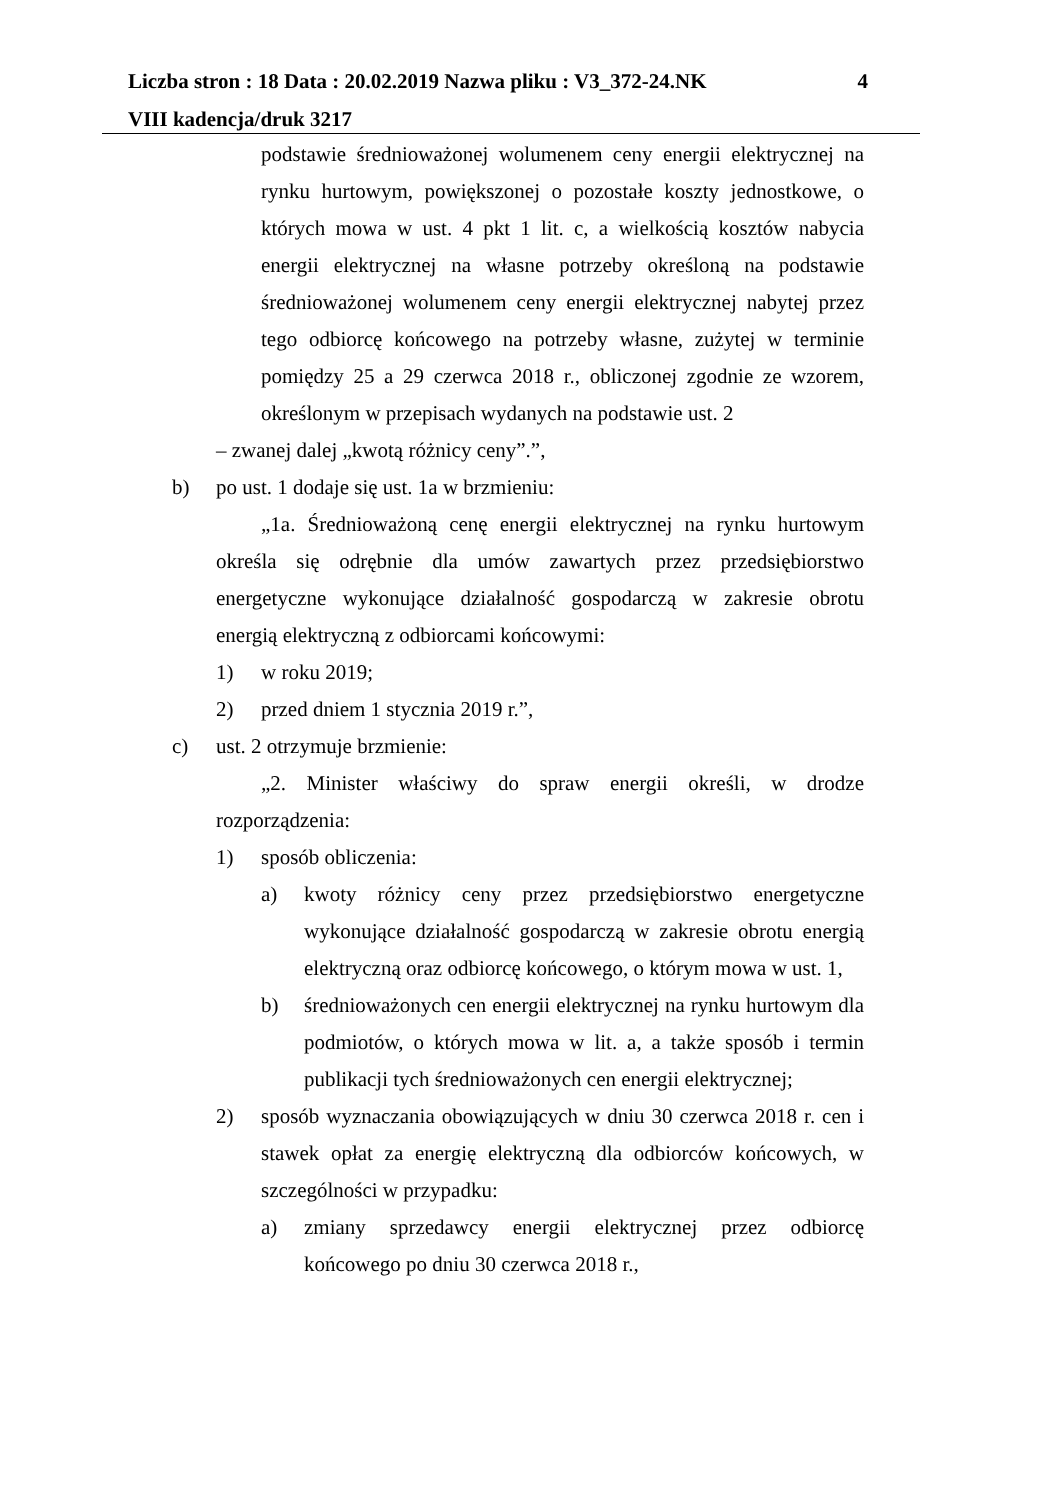Liczba stron : 18 Data : 20.02.2019 Nazwa pliku : V3_372-24.NK 4
VIII kadencja/druk 3217
podstawie średnioważonej wolumenem ceny energii elektrycznej na rynku hurtowym, powiększonej o pozostałe koszty jednostkowe, o których mowa w ust. 4 pkt 1 lit. c, a wielkością kosztów nabycia energii elektrycznej na własne potrzeby określoną na podstawie średnioważonej wolumenem ceny energii elektrycznej nabytej przez tego odbiorcę końcowego na potrzeby własne, zużytej w terminie pomiędzy 25 a 29 czerwca 2018 r., obliczonej zgodnie ze wzorem, określonym w przepisach wydanych na podstawie ust. 2
– zwanej dalej „kwotą różnicy ceny”.”,
b) po ust. 1 dodaje się ust. 1a w brzmieniu:
„1a. Średnioważoną cenę energii elektrycznej na rynku hurtowym określa się odrębnie dla umów zawartych przez przedsiębiorstwo energetyczne wykonujące działalność gospodarczą w zakresie obrotu energią elektryczną z odbiorcami końcowymi:
1) w roku 2019;
2) przed dniem 1 stycznia 2019 r.”,
c) ust. 2 otrzymuje brzmienie:
„2. Minister właściwy do spraw energii określi, w drodze rozporządzenia:
1) sposób obliczenia:
a) kwoty różnicy ceny przez przedsiębiorstwo energetyczne wykonujące działalność gospodarczą w zakresie obrotu energią elektryczną oraz odbiorcę końcowego, o którym mowa w ust. 1,
b) średnioważonych cen energii elektrycznej na rynku hurtowym dla podmiotów, o których mowa w lit. a, a także sposób i termin publikacji tych średnioważonych cen energii elektrycznej;
2) sposób wyznaczania obowiązujących w dniu 30 czerwca 2018 r. cen i stawek opłat za energię elektryczną dla odbiorców końcowych, w szczególności w przypadku:
a) zmiany sprzedawcy energii elektrycznej przez odbiorcę końcowego po dniu 30 czerwca 2018 r.,